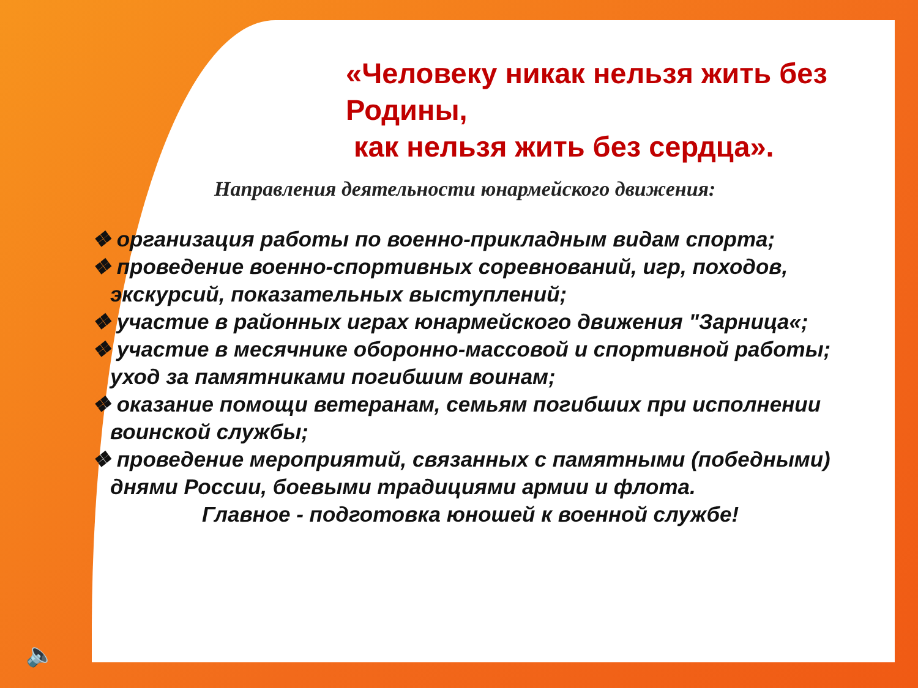«Человеку никак нельзя жить без Родины,
как нельзя жить без сердца».
Направления деятельности юнармейского движения:
❖ организация работы по военно-прикладным видам спорта;
❖ проведение военно-спортивных соревнований, игр, походов, экскурсий, показательных выступлений;
❖ участие в районных играх юнармейского движения "Зарница«;
❖ участие в месячнике оборонно-массовой и спортивной работы;
уход за памятниками погибшим воинам;
❖ оказание помощи ветеранам, семьям погибших при исполнении воинской службы;
❖ проведение мероприятий, связанных с памятными (победными) днями России, боевыми традициями армии и флота.
Главное - подготовка юношей к военной службе!
🔈